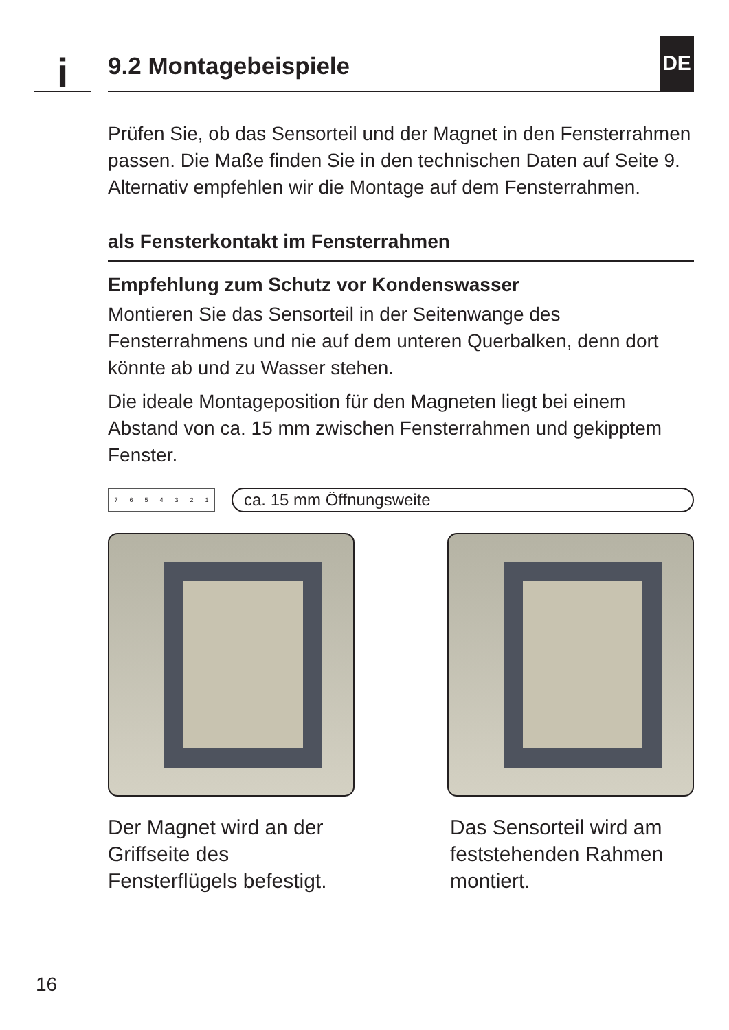i
9.2 Montagebeispiele DE
Prüfen Sie, ob das Sensorteil und der Magnet in den Fensterrahmen passen. Die Maße finden Sie in den technischen Daten auf Seite 9. Alternativ empfehlen wir die Montage auf dem Fensterrahmen.
als Fensterkontakt im Fensterrahmen
Empfehlung zum Schutz vor Kondenswasser
Montieren Sie das Sensorteil in der Seitenwange des Fensterrahmens und nie auf dem unteren Querbalken, denn dort könnte ab und zu Wasser stehen.
Die ideale Montageposition für den Magneten liegt bei einem Abstand von ca. 15 mm zwischen Fensterrahmen und gekipptem Fenster.
7 6 5 4 3 2 1
ca. 15 mm Öffnungsweite
Der Magnet wird an der Griffseite des Fensterflügels befestigt.
Das Sensorteil wird am feststehenden Rahmen montiert.
16